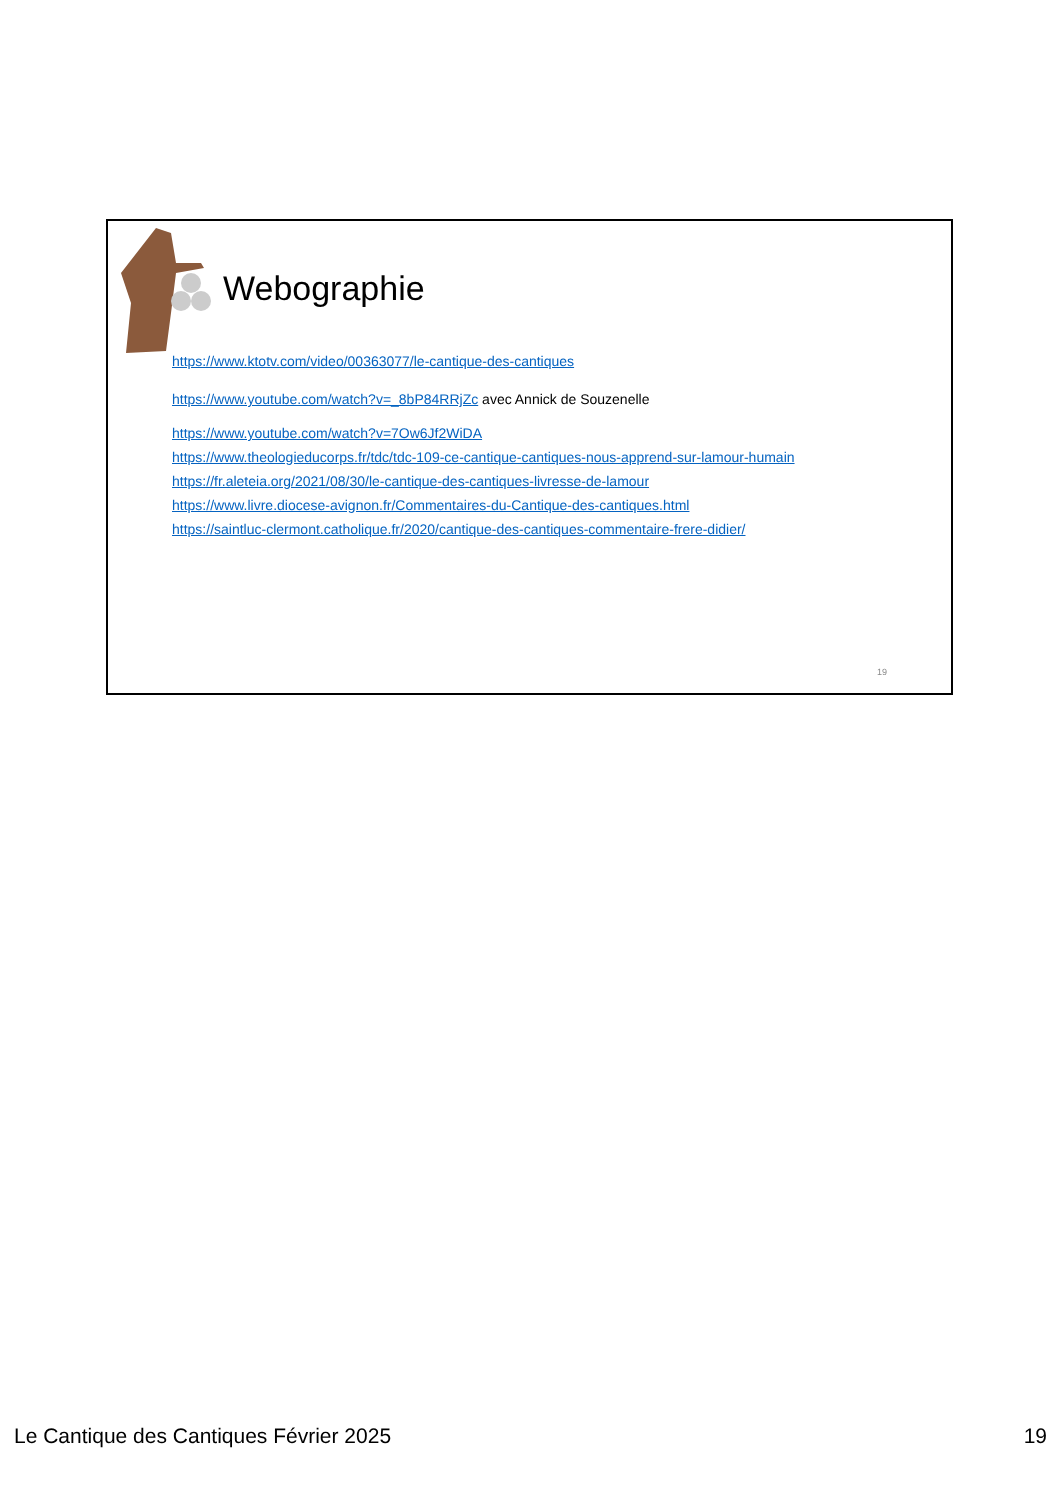Webographie
https://www.ktotv.com/video/00363077/le-cantique-des-cantiques
https://www.youtube.com/watch?v=_8bP84RRjZc avec Annick de Souzenelle
https://www.youtube.com/watch?v=7Ow6Jf2WiDA
https://www.theologieducorps.fr/tdc/tdc-109-ce-cantique-cantiques-nous-apprend-sur-lamour-humain
https://fr.aleteia.org/2021/08/30/le-cantique-des-cantiques-livresse-de-lamour
https://www.livre.diocese-avignon.fr/Commentaires-du-Cantique-des-cantiques.html
https://saintluc-clermont.catholique.fr/2020/cantique-des-cantiques-commentaire-frere-didier/
19
Le Cantique des Cantiques Février 2025 19